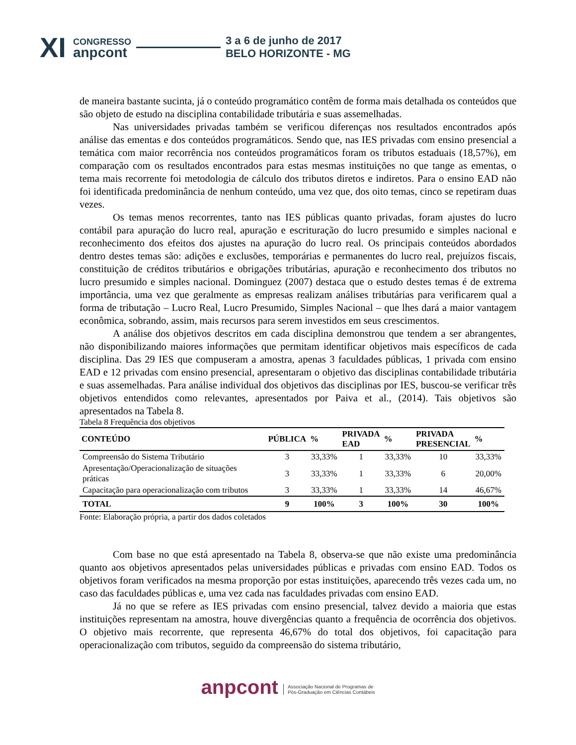XI
CONGRESSO
anpcont
3 a 6 de junho de 2017
BELO HORIZONTE - MG
de maneira bastante sucinta, já o conteúdo programático contêm de forma mais detalhada os conteúdos que são objeto de estudo na disciplina contabilidade tributária e suas assemelhadas.
Nas universidades privadas também se verificou diferenças nos resultados encontrados após análise das ementas e dos conteúdos programáticos. Sendo que, nas IES privadas com ensino presencial a temática com maior recorrência nos conteúdos programáticos foram os tributos estaduais (18,57%), em comparação com os resultados encontrados para estas mesmas instituições no que tange as ementas, o tema mais recorrente foi metodologia de cálculo dos tributos diretos e indiretos. Para o ensino EAD não foi identificada predominância de nenhum conteúdo, uma vez que, dos oito temas, cinco se repetiram duas vezes.
Os temas menos recorrentes, tanto nas IES públicas quanto privadas, foram ajustes do lucro contábil para apuração do lucro real, apuração e escrituração do lucro presumido e simples nacional e reconhecimento dos efeitos dos ajustes na apuração do lucro real. Os principais conteúdos abordados dentro destes temas são: adições e exclusões, temporárias e permanentes do lucro real, prejuízos fiscais, constituição de créditos tributários e obrigações tributárias, apuração e reconhecimento dos tributos no lucro presumido e simples nacional. Dominguez (2007) destaca que o estudo destes temas é de extrema importância, uma vez que geralmente as empresas realizam análises tributárias para verificarem qual a forma de tributação – Lucro Real, Lucro Presumido, Simples Nacional – que lhes dará a maior vantagem econômica, sobrando, assim, mais recursos para serem investidos em seus crescimentos.
A análise dos objetivos descritos em cada disciplina demonstrou que tendem a ser abrangentes, não disponibilizando maiores informações que permitam identificar objetivos mais específicos de cada disciplina. Das 29 IES que compuseram a amostra, apenas 3 faculdades públicas, 1 privada com ensino EAD e 12 privadas com ensino presencial, apresentaram o objetivo das disciplinas contabilidade tributária e suas assemelhadas. Para análise individual dos objetivos das disciplinas por IES, buscou-se verificar três objetivos entendidos como relevantes, apresentados por Paiva et al., (2014). Tais objetivos são apresentados na Tabela 8.
Tabela 8 Frequência dos objetivos
| CONTEÚDO | PÚBLICA | % | PRIVADA EAD | % | PRIVADA PRESENCIAL | % |
| --- | --- | --- | --- | --- | --- | --- |
| Compreensão do Sistema Tributário | 3 | 33,33% | 1 | 33,33% | 10 | 33,33% |
| Apresentação/Operacionalização de situações práticas | 3 | 33,33% | 1 | 33,33% | 6 | 20,00% |
| Capacitação para operacionalização com tributos | 3 | 33,33% | 1 | 33,33% | 14 | 46,67% |
| TOTAL | 9 | 100% | 3 | 100% | 30 | 100% |
Fonte: Elaboração própria, a partir dos dados coletados
Com base no que está apresentado na Tabela 8, observa-se que não existe uma predominância quanto aos objetivos apresentados pelas universidades públicas e privadas com ensino EAD. Todos os objetivos foram verificados na mesma proporção por estas instituições, aparecendo três vezes cada um, no caso das faculdades públicas e, uma vez cada nas faculdades privadas com ensino EAD.
Já no que se refere as IES privadas com ensino presencial, talvez devido a maioria que estas instituições representam na amostra, houve divergências quanto a frequência de ocorrência dos objetivos. O objetivo mais recorrente, que representa 46,67% do total dos objetivos, foi capacitação para operacionalização com tributos, seguido da compreensão do sistema tributário,
anpcont Associação Nacional de Programas de
Pós-Graduação em Ciências Contábeis